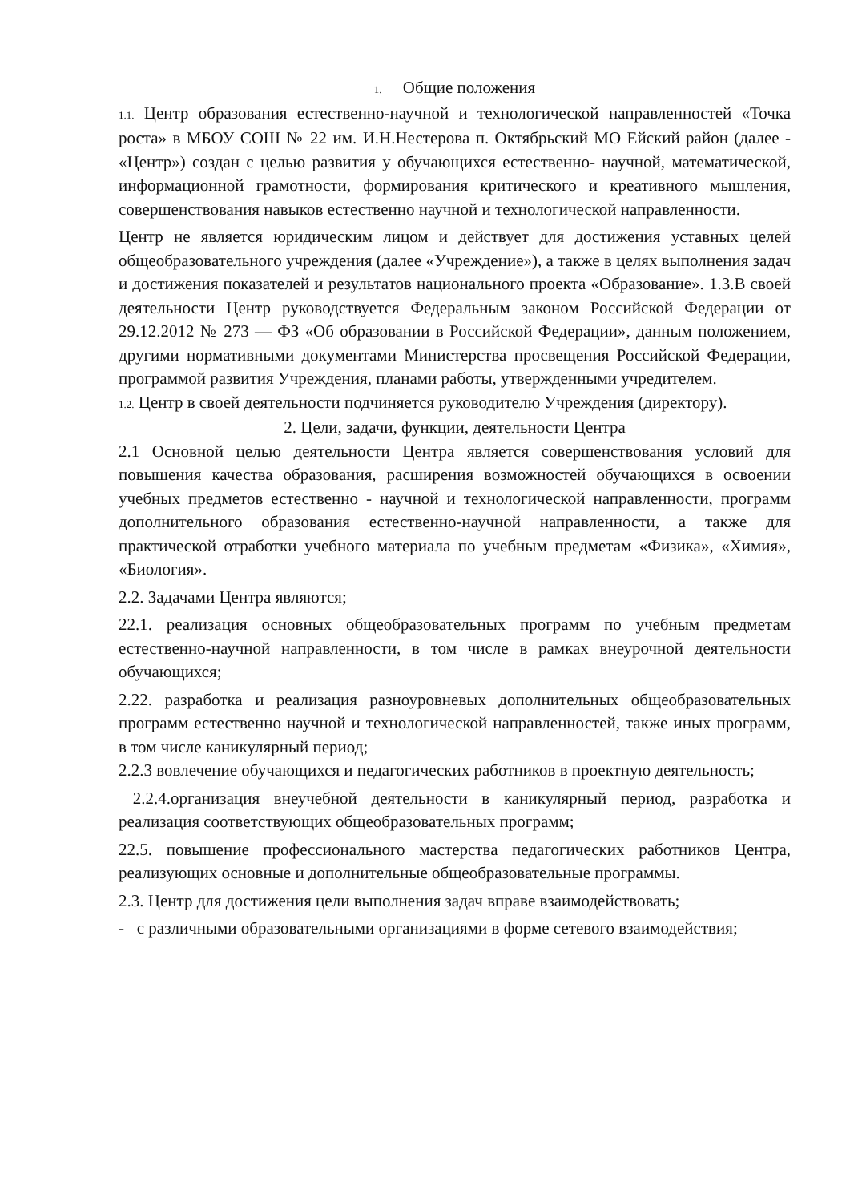1. Общие положения
1.1. Центр образования естественно-научной и технологической направленностей «Точка роста» в МБОУ СОШ № 22 им. И.Н.Нестерова п. Октябрьский МО Ейский район (далее - «Центр») создан с целью развития у обучающихся естественно- научной, математической, информационной грамотности, формирования критического и креативного мышления, совершенствования навыков естественно научной и технологической направленности.
Центр не является юридическим лицом и действует для достижения уставных целей общеобразовательного учреждения (далее «Учреждение»), а также в целях выполнения задач и достижения показателей и результатов национального проекта «Образование». 1.3.В своей деятельности Центр руководствуется Федеральным законом Российской Федерации от 29.12.2012 № 273 — ФЗ «Об образовании в Российской Федерации», данным положением, другими нормативными документами Министерства просвещения Российской Федерации, программой развития Учреждения, планами работы, утвержденными учредителем.
1.2. Центр в своей деятельности подчиняется руководителю Учреждения (директору).
2. Цели, задачи, функции, деятельности Центра
2.1 Основной целью деятельности Центра является совершенствования условий для повышения качества образования, расширения возможностей обучающихся в освоении учебных предметов естественно - научной и технологической направленности, программ дополнительного образования естественно-научной направленности, а также для практической отработки учебного материала по учебным предметам «Физика», «Химия», «Биология».
2.2. Задачами Центра являются;
22.1. реализация основных общеобразовательных программ по учебным предметам естественно-научной направленности, в том числе в рамках внеурочной деятельности обучающихся;
2.22. разработка и реализация разноуровневых дополнительных общеобразовательных программ естественно научной и технологической направленностей, также иных программ, в том числе каникулярный период;
2.2.3 вовлечение обучающихся и педагогических работников в проектную деятельность;
2.2.4.организация внеучебной деятельности в каникулярный период, разработка и реализация соответствующих общеобразовательных программ;
22.5. повышение профессионального мастерства педагогических работников Центра, реализующих основные и дополнительные общеобразовательные программы.
2.3. Центр для достижения цели выполнения задач вправе взаимодействовать;
- с различными образовательными организациями в форме сетевого взаимодействия;